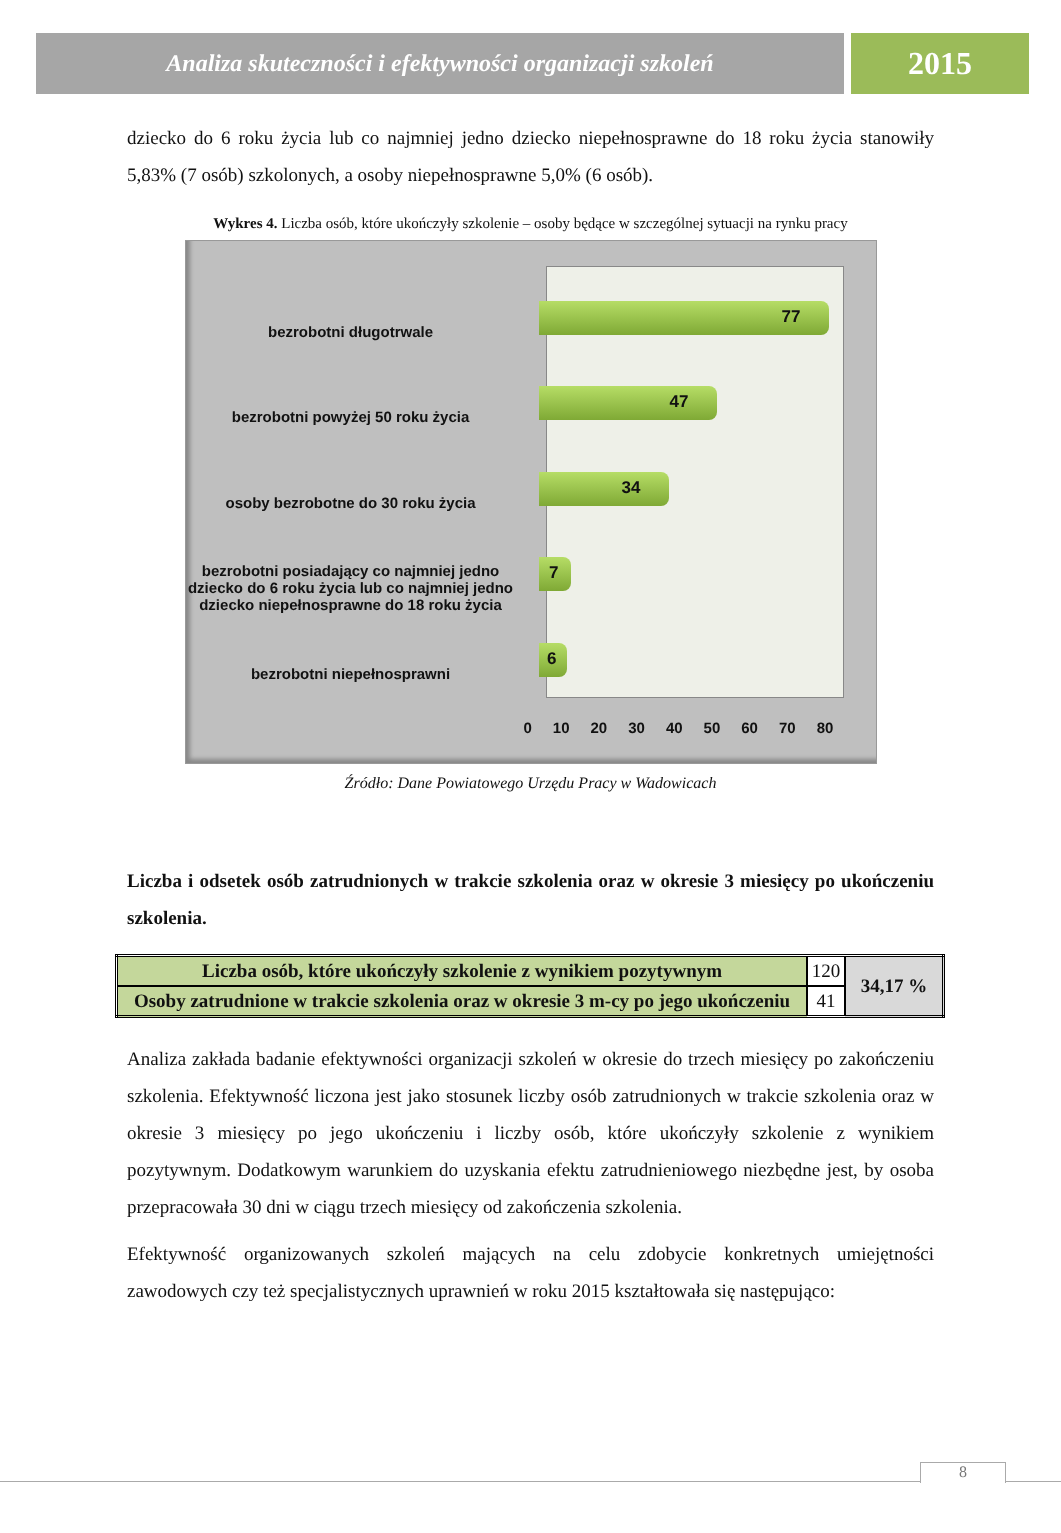Analiza skuteczności i efektywności organizacji szkoleń
2015
dziecko do 6 roku życia lub co najmniej jedno dziecko niepełnosprawne do 18 roku życia stanowiły 5,83% (7 osób) szkolonych, a osoby niepełnosprawne 5,0% (6 osób).
Wykres 4. Liczba osób, które ukończyły szkolenie – osoby będące w szczególnej sytuacji na rynku pracy
bezrobotni długotrwale 77
bezrobotni powyżej 50 roku życia
47
osoby bezrobotne do 30 roku życia
34
bezrobotni posiadający co najmniej jedno dziecko do 6 roku życia lub co najmniej jedno dziecko niepełnosprawne do 18 roku życia
7
bezrobotni niepełnosprawni 6
0 10 20 30 40 50 60 70 80
Źródło: Dane Powiatowego Urzędu Pracy w Wadowicach
Liczba i odsetek osób zatrudnionych w trakcie szkolenia oraz w okresie 3 miesięcy po ukończeniu szkolenia.
| Liczba osób, które ukończyły szkolenie z wynikiem pozytywnym | 120 | 34,17 % |
| Osoby zatrudnione w trakcie szkolenia oraz w okresie 3 m-cy po jego ukończeniu | 41 | |
Analiza zakłada badanie efektywności organizacji szkoleń w okresie do trzech miesięcy po zakończeniu szkolenia. Efektywność liczona jest jako stosunek liczby osób zatrudnionych w trakcie szkolenia oraz w okresie 3 miesięcy po jego ukończeniu i liczby osób, które ukończyły szkolenie z wynikiem pozytywnym. Dodatkowym warunkiem do uzyskania efektu zatrudnieniowego niezbędne jest, by osoba przepracowała 30 dni w ciągu trzech miesięcy od zakończenia szkolenia.
Efektywność organizowanych szkoleń mających na celu zdobycie konkretnych umiejętności zawodowych czy też specjalistycznych uprawnień w roku 2015 kształtowała się następująco:
8